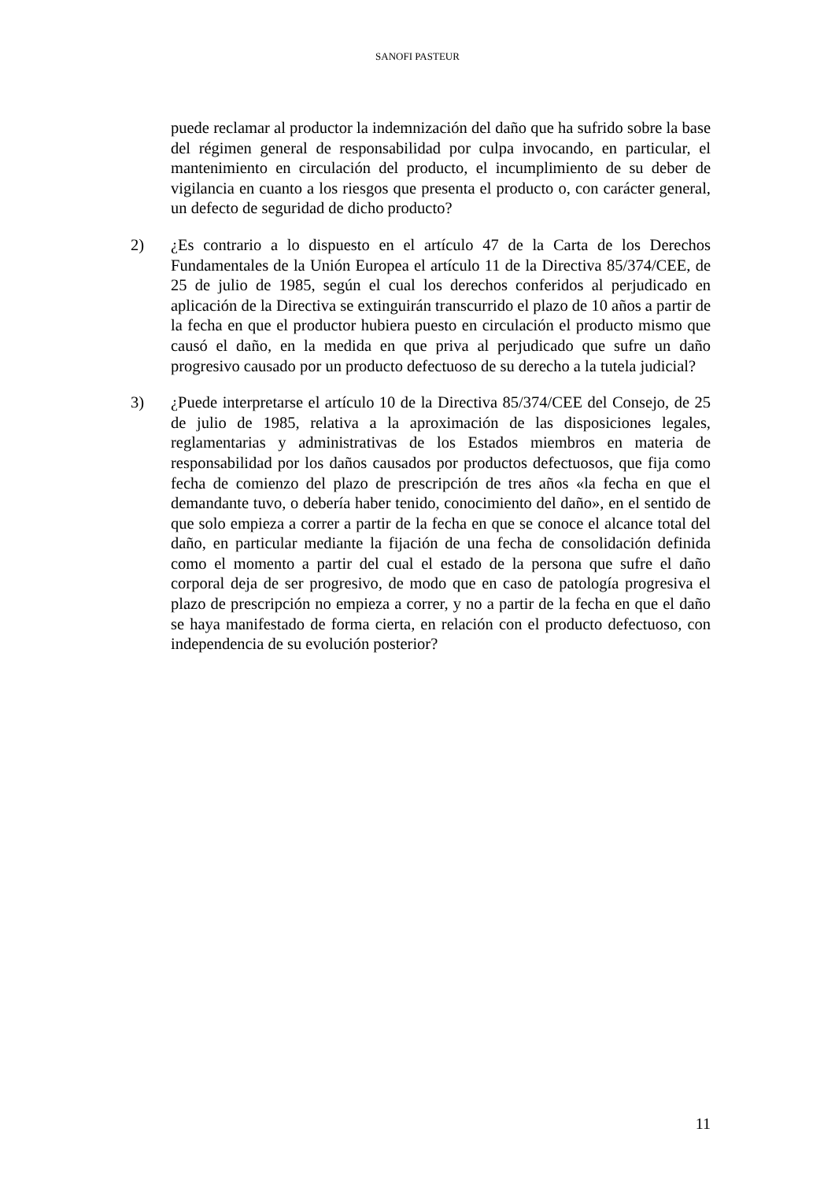SANOFI PASTEUR
puede reclamar al productor la indemnización del daño que ha sufrido sobre la base del régimen general de responsabilidad por culpa invocando, en particular, el mantenimiento en circulación del producto, el incumplimiento de su deber de vigilancia en cuanto a los riesgos que presenta el producto o, con carácter general, un defecto de seguridad de dicho producto?
2) ¿Es contrario a lo dispuesto en el artículo 47 de la Carta de los Derechos Fundamentales de la Unión Europea el artículo 11 de la Directiva 85/374/CEE, de 25 de julio de 1985, según el cual los derechos conferidos al perjudicado en aplicación de la Directiva se extinguirán transcurrido el plazo de 10 años a partir de la fecha en que el productor hubiera puesto en circulación el producto mismo que causó el daño, en la medida en que priva al perjudicado que sufre un daño progresivo causado por un producto defectuoso de su derecho a la tutela judicial?
3) ¿Puede interpretarse el artículo 10 de la Directiva 85/374/CEE del Consejo, de 25 de julio de 1985, relativa a la aproximación de las disposiciones legales, reglamentarias y administrativas de los Estados miembros en materia de responsabilidad por los daños causados por productos defectuosos, que fija como fecha de comienzo del plazo de prescripción de tres años «la fecha en que el demandante tuvo, o debería haber tenido, conocimiento del daño», en el sentido de que solo empieza a correr a partir de la fecha en que se conoce el alcance total del daño, en particular mediante la fijación de una fecha de consolidación definida como el momento a partir del cual el estado de la persona que sufre el daño corporal deja de ser progresivo, de modo que en caso de patología progresiva el plazo de prescripción no empieza a correr, y no a partir de la fecha en que el daño se haya manifestado de forma cierta, en relación con el producto defectuoso, con independencia de su evolución posterior?
11